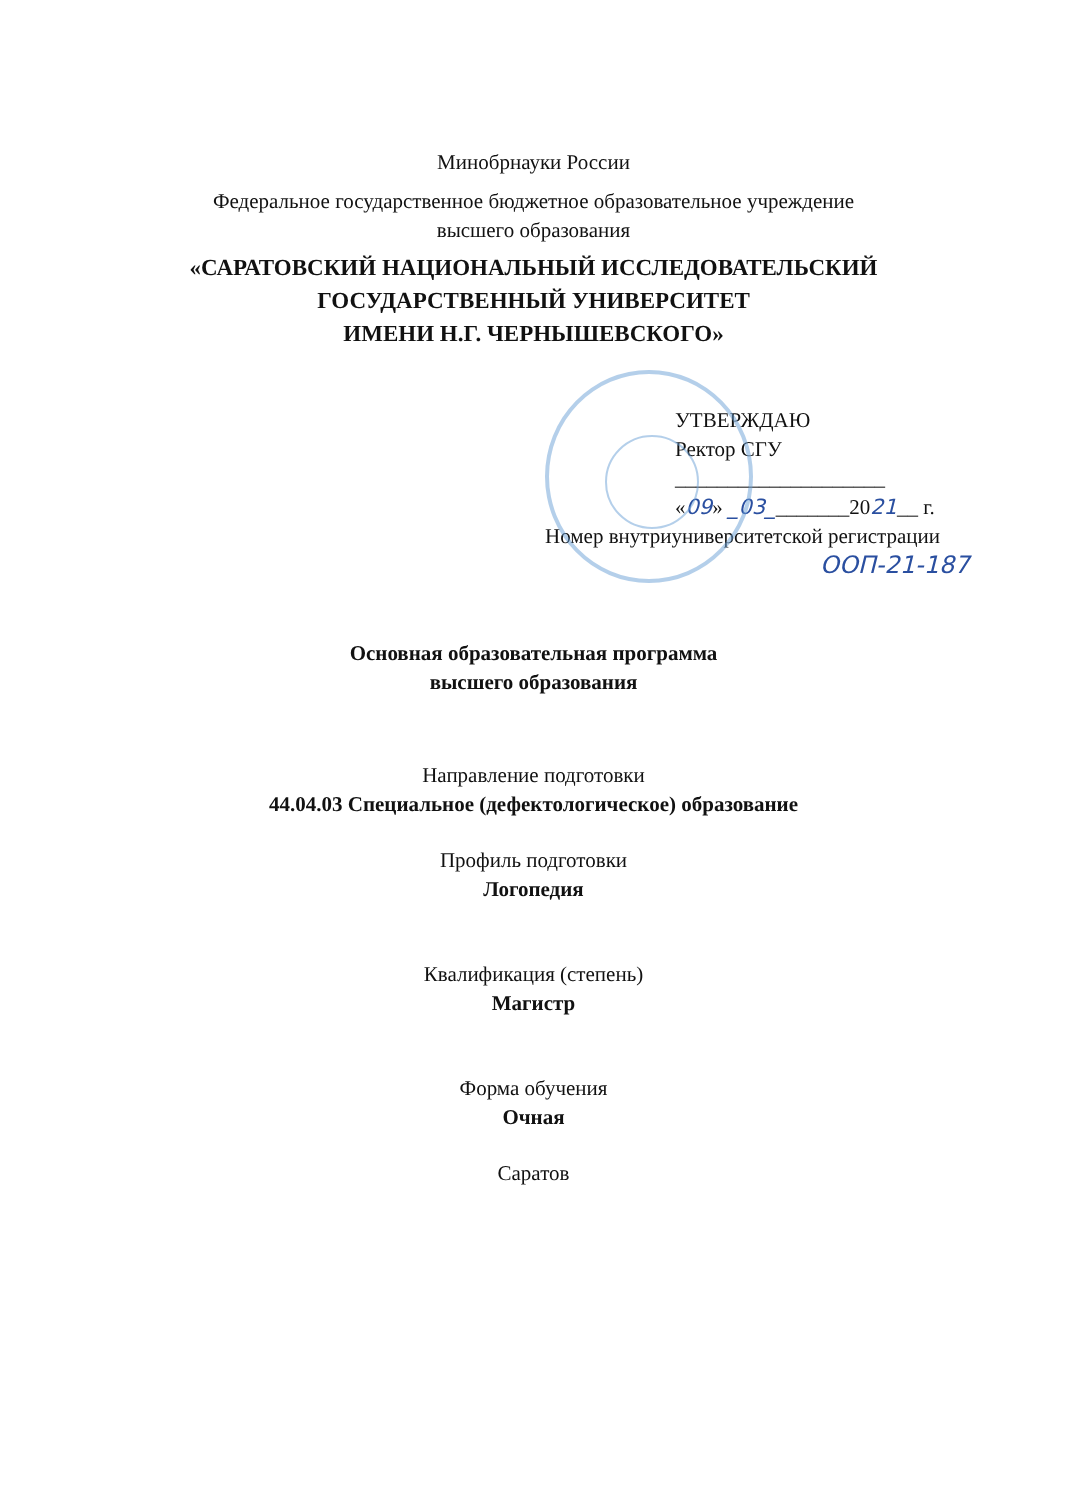Минобрнауки России
Федеральное государственное бюджетное образовательное учреждение
высшего образования
«САРАТОВСКИЙ НАЦИОНАЛЬНЫЙ ИССЛЕДОВАТЕЛЬСКИЙ
ГОСУДАРСТВЕННЫЙ УНИВЕРСИТЕТ
ИМЕНИ Н.Г. ЧЕРНЫШЕВСКОГО»
УТВЕРЖДАЮ
Ректор СГУ
____________________
«09» _03________2021__ г.
Номер внутриуниверситетской регистрации
ООП-21-187
Основная образовательная программа
высшего образования
Направление подготовки
44.04.03 Специальное (дефектологическое) образование
Профиль подготовки
Логопедия
Квалификация (степень)
Магистр
Форма обучения
Очная
Саратов